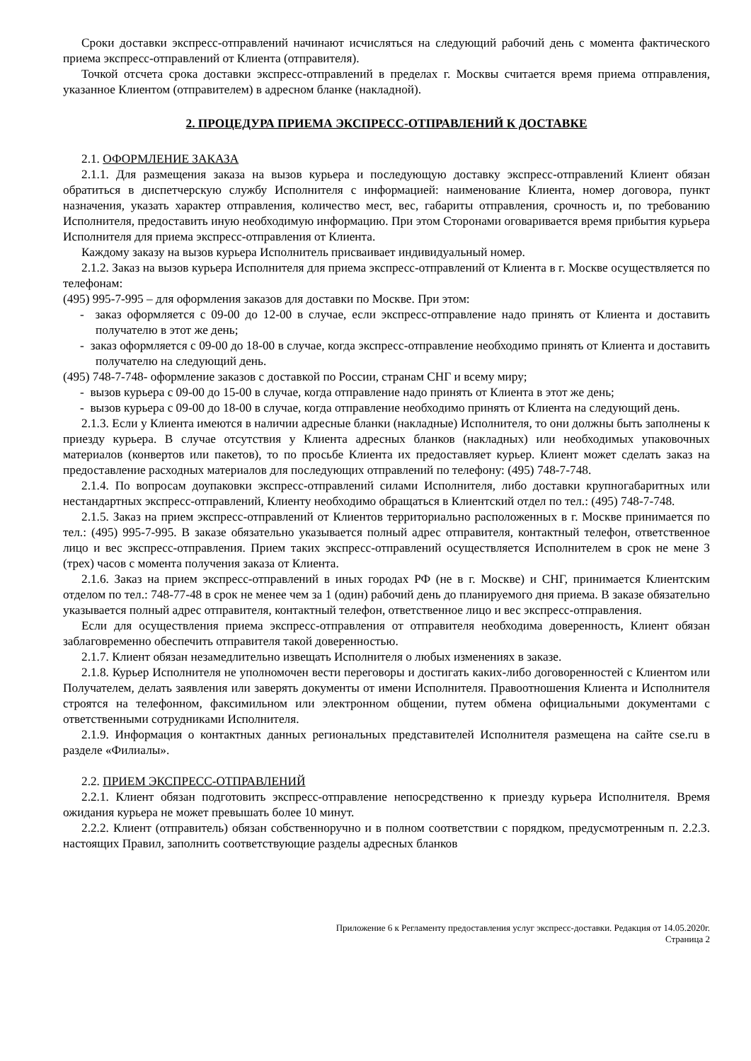Сроки доставки экспресс-отправлений начинают исчисляться на следующий рабочий день с момента фактического приема экспресс-отправлений от Клиента (отправителя).
Точкой отсчета срока доставки экспресс-отправлений в пределах г. Москвы считается время приема отправления, указанное Клиентом (отправителем) в адресном бланке (накладной).
2. ПРОЦЕДУРА ПРИЕМА ЭКСПРЕСС-ОТПРАВЛЕНИЙ К ДОСТАВКЕ
2.1. ОФОРМЛЕНИЕ ЗАКАЗА
2.1.1. Для размещения заказа на вызов курьера и последующую доставку экспресс-отправлений Клиент обязан обратиться в диспетчерскую службу Исполнителя с информацией: наименование Клиента, номер договора, пункт назначения, указать характер отправления, количество мест, вес, габариты отправления, срочность и, по требованию Исполнителя, предоставить иную необходимую информацию. При этом Сторонами оговаривается время прибытия курьера Исполнителя для приема экспресс-отправления от Клиента.
Каждому заказу на вызов курьера Исполнитель присваивает индивидуальный номер.
2.1.2. Заказ на вызов курьера Исполнителя для приема экспресс-отправлений от Клиента в г. Москве осуществляется по телефонам:
(495) 995-7-995 – для оформления заказов для доставки по Москве. При этом:
- заказ оформляется с 09-00 до 12-00 в случае, если экспресс-отправление надо принять от Клиента и доставить получателю в этот же день;
- заказ оформляется с 09-00 до 18-00 в случае, когда экспресс-отправление необходимо принять от Клиента и доставить получателю на следующий день.
(495) 748-7-748- оформление заказов с доставкой по России, странам СНГ и всему миру;
- вызов курьера с 09-00 до 15-00 в случае, когда отправление надо принять от Клиента в этот же день;
- вызов курьера с 09-00 до 18-00 в случае, когда отправление необходимо принять от Клиента на следующий день.
2.1.3. Если у Клиента имеются в наличии адресные бланки (накладные) Исполнителя, то они должны быть заполнены к приезду курьера. В случае отсутствия у Клиента адресных бланков (накладных) или необходимых упаковочных материалов (конвертов или пакетов), то по просьбе Клиента их предоставляет курьер. Клиент может сделать заказ на предоставление расходных материалов для последующих отправлений по телефону: (495) 748-7-748.
2.1.4. По вопросам доупаковки экспресс-отправлений силами Исполнителя, либо доставки крупногабаритных или нестандартных экспресс-отправлений, Клиенту необходимо обращаться в Клиентский отдел по тел.: (495) 748-7-748.
2.1.5. Заказ на прием экспресс-отправлений от Клиентов территориально расположенных в г. Москве принимается по тел.: (495) 995-7-995. В заказе обязательно указывается полный адрес отправителя, контактный телефон, ответственное лицо и вес экспресс-отправления. Прием таких экспресс-отправлений осуществляется Исполнителем в срок не мене 3 (трех) часов с момента получения заказа от Клиента.
2.1.6. Заказ на прием экспресс-отправлений в иных городах РФ (не в г. Москве) и СНГ, принимается Клиентским отделом по тел.: 748-77-48 в срок не менее чем за 1 (один) рабочий день до планируемого дня приема. В заказе обязательно указывается полный адрес отправителя, контактный телефон, ответственное лицо и вес экспресс-отправления.
Если для осуществления приема экспресс-отправления от отправителя необходима доверенность, Клиент обязан заблаговременно обеспечить отправителя такой доверенностью.
2.1.7. Клиент обязан незамедлительно извещать Исполнителя о любых изменениях в заказе.
2.1.8. Курьер Исполнителя не уполномочен вести переговоры и достигать каких-либо договоренностей с Клиентом или Получателем, делать заявления или заверять документы от имени Исполнителя. Правоотношения Клиента и Исполнителя строятся на телефонном, факсимильном или электронном общении, путем обмена официальными документами с ответственными сотрудниками Исполнителя.
2.1.9. Информация о контактных данных региональных представителей Исполнителя размещена на сайте cse.ru в разделе «Филиалы».
2.2. ПРИЕМ ЭКСПРЕСС-ОТПРАВЛЕНИЙ
2.2.1. Клиент обязан подготовить экспресс-отправление непосредственно к приезду курьера Исполнителя. Время ожидания курьера не может превышать более 10 минут.
2.2.2. Клиент (отправитель) обязан собственноручно и в полном соответствии с порядком, предусмотренным п. 2.2.3. настоящих Правил, заполнить соответствующие разделы адресных бланков
Приложение 6 к Регламенту предоставления услуг экспресс-доставки. Редакция от 14.05.2020г.
Страница 2